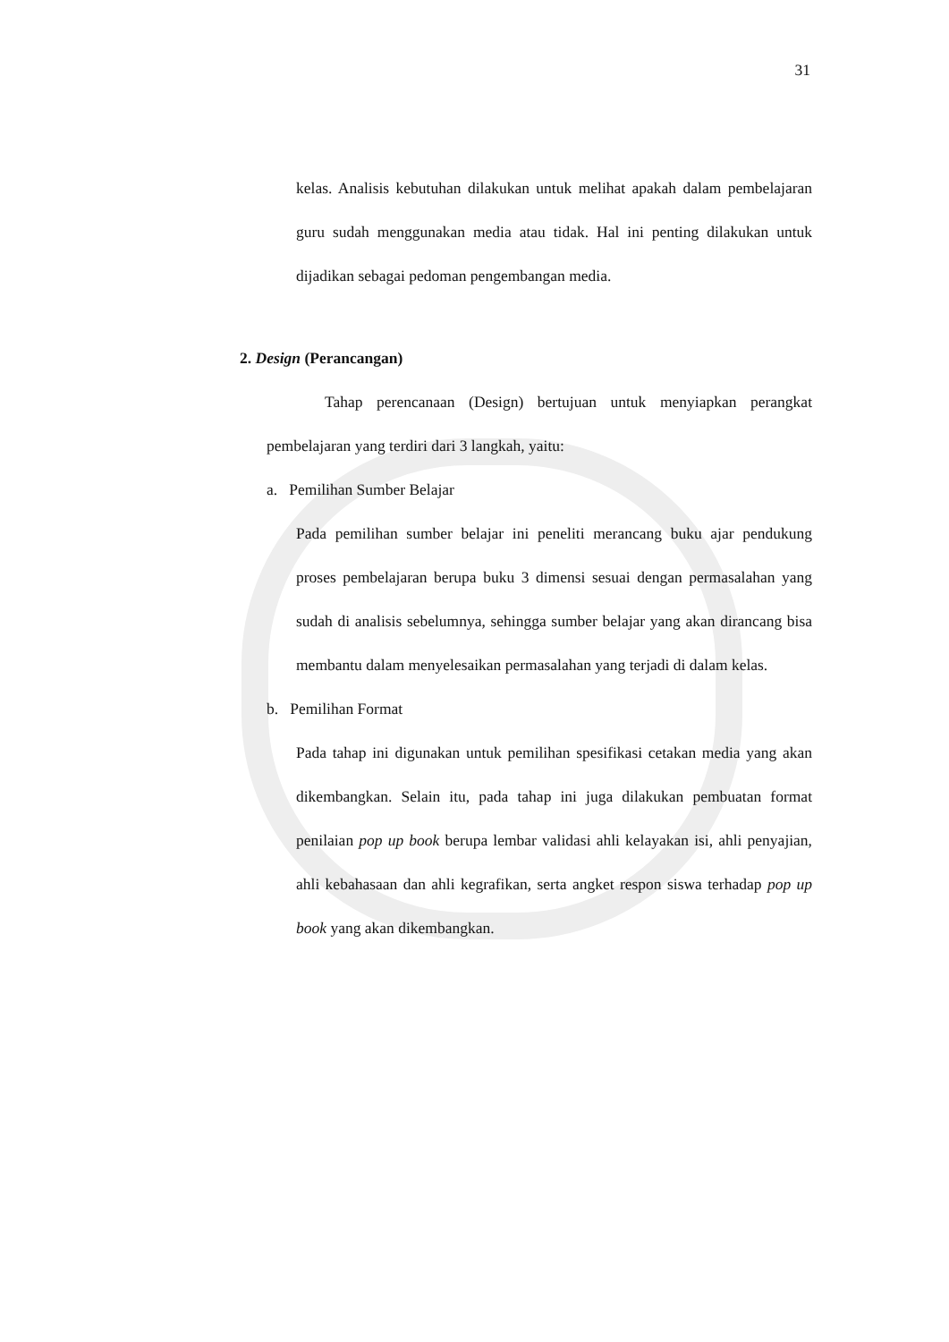31
kelas. Analisis kebutuhan dilakukan untuk melihat apakah dalam pembelajaran guru sudah menggunakan media atau tidak. Hal ini penting dilakukan untuk dijadikan sebagai pedoman pengembangan media.
2. Design (Perancangan)
Tahap perencanaan (Design) bertujuan untuk menyiapkan perangkat pembelajaran yang terdiri dari 3 langkah, yaitu:
a. Pemilihan Sumber Belajar
Pada pemilihan sumber belajar ini peneliti merancang buku ajar pendukung proses pembelajaran berupa buku 3 dimensi sesuai dengan permasalahan yang sudah di analisis sebelumnya, sehingga sumber belajar yang akan dirancang bisa membantu dalam menyelesaikan permasalahan yang terjadi di dalam kelas.
b. Pemilihan Format
Pada tahap ini digunakan untuk pemilihan spesifikasi cetakan media yang akan dikembangkan. Selain itu, pada tahap ini juga dilakukan pembuatan format penilaian pop up book berupa lembar validasi ahli kelayakan isi, ahli penyajian, ahli kebahasaan dan ahli kegrafikan, serta angket respon siswa terhadap pop up book yang akan dikembangkan.